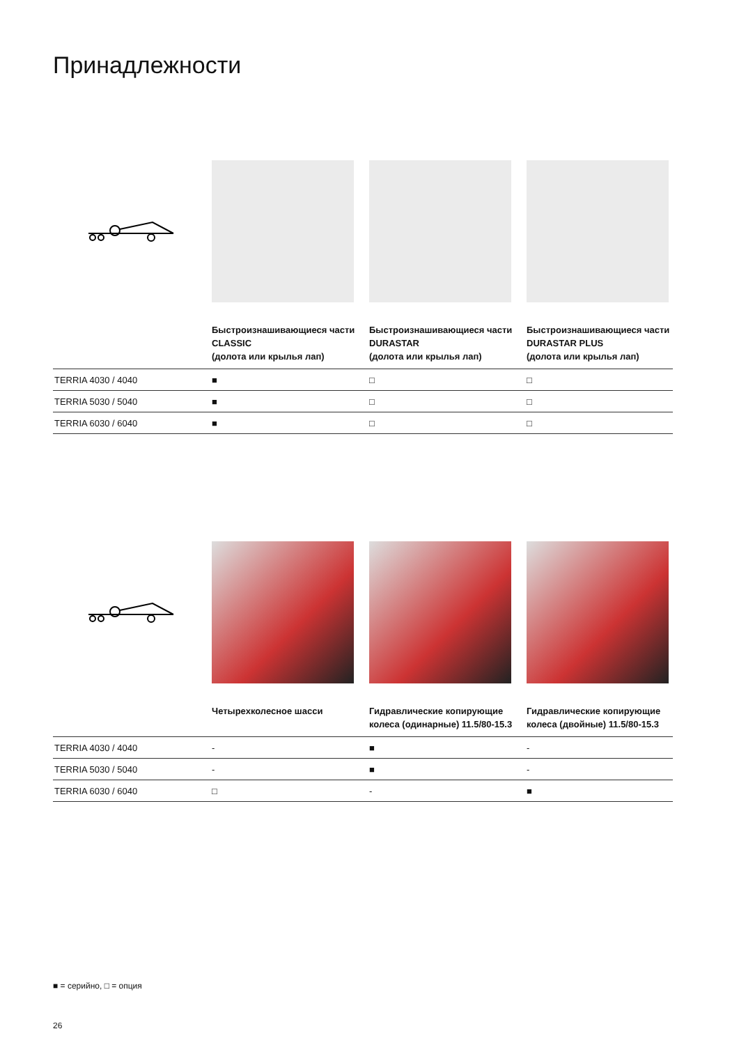Принадлежности
| | Быстроизнашивающиеся части CLASSIC (долота или крылья лап) | Быстроизнашивающиеся части DURASTAR (долота или крылья лап) | Быстроизнашивающиеся части DURASTAR PLUS (долота или крылья лап) |
| TERRIA 4030 / 4040 | ■ | □ | □ |
| TERRIA 5030 / 5040 | ■ | □ | □ |
| TERRIA 6030 / 6040 | ■ | □ | □ |
| | Четырехколесное шасси | Гидравлические копирующие колеса (одинарные) 11.5/80-15.3 | Гидравлические копирующие колеса (двойные) 11.5/80-15.3 |
| TERRIA 4030 / 4040 | - | ■ | - |
| TERRIA 5030 / 5040 | - | ■ | - |
| TERRIA 6030 / 6040 | □ | - | ■ |
■ = серийно, □ = опция
26